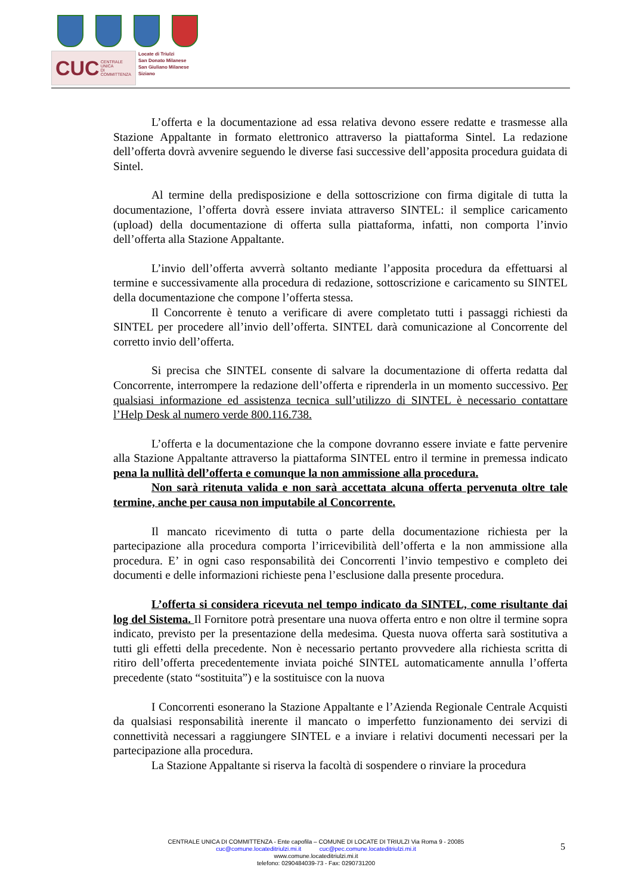CUC CENTRALE UNICA
DI COMMITTENZA
Locate di Triulzi
San Donato Milanese
San Giuliano Milanese
Siziano
L’offerta e la documentazione ad essa relativa devono essere redatte e trasmesse alla Stazione Appaltante in formato elettronico attraverso la piattaforma Sintel. La redazione dell’offerta dovrà avvenire seguendo le diverse fasi successive dell’apposita procedura guidata di Sintel.
Al termine della predisposizione e della sottoscrizione con firma digitale di tutta la documentazione, l’offerta dovrà essere inviata attraverso SINTEL: il semplice caricamento (upload) della documentazione di offerta sulla piattaforma, infatti, non comporta l’invio dell’offerta alla Stazione Appaltante.
L’invio dell’offerta avverrà soltanto mediante l’apposita procedura da effettuarsi al termine e successivamente alla procedura di redazione, sottoscrizione e caricamento su SINTEL della documentazione che compone l’offerta stessa.
Il Concorrente è tenuto a verificare di avere completato tutti i passaggi richiesti da SINTEL per procedere all’invio dell’offerta. SINTEL darà comunicazione al Concorrente del corretto invio dell’offerta.
Si precisa che SINTEL consente di salvare la documentazione di offerta redatta dal Concorrente, interrompere la redazione dell’offerta e riprenderla in un momento successivo. Per qualsiasi informazione ed assistenza tecnica sull’utilizzo di SINTEL è necessario contattare l’Help Desk al numero verde 800.116.738.
L’offerta e la documentazione che la compone dovranno essere inviate e fatte pervenire alla Stazione Appaltante attraverso la piattaforma SINTEL entro il termine in premessa indicato pena la nullità dell’offerta e comunque la non ammissione alla procedura.
Non sarà ritenuta valida e non sarà accettata alcuna offerta pervenuta oltre tale termine, anche per causa non imputabile al Concorrente.
Il mancato ricevimento di tutta o parte della documentazione richiesta per la partecipazione alla procedura comporta l’irricevibilità dell’offerta e la non ammissione alla procedura. E’ in ogni caso responsabilità dei Concorrenti l’invio tempestivo e completo dei documenti e delle informazioni richieste pena l’esclusione dalla presente procedura.
L’offerta si considera ricevuta nel tempo indicato da SINTEL, come risultante dai log del Sistema. Il Fornitore potrà presentare una nuova offerta entro e non oltre il termine sopra indicato, previsto per la presentazione della medesima. Questa nuova offerta sarà sostitutiva a tutti gli effetti della precedente. Non è necessario pertanto provvedere alla richiesta scritta di ritiro dell’offerta precedentemente inviata poiché SINTEL automaticamente annulla l’offerta precedente (stato “sostituita”) e la sostituisce con la nuova
I Concorrenti esonerano la Stazione Appaltante e l’Azienda Regionale Centrale Acquisti da qualsiasi responsabilità inerente il mancato o imperfetto funzionamento dei servizi di connettività necessari a raggiungere SINTEL e a inviare i relativi documenti necessari per la partecipazione alla procedura.
La Stazione Appaltante si riserva la facoltà di sospendere o rinviare la procedura
CENTRALE UNICA DI COMMITTENZA - Ente capofila – COMUNE DI LOCATE DI TRIULZI Via Roma 9 - 20085
cuc@comune.locateditriulzi.mi.it cuc@pec.comune.locateditriulzi.mi.it
www.comune.locateditriulzi.mi.it
telefono: 0290484039-73 - Fax: 0290731200
5